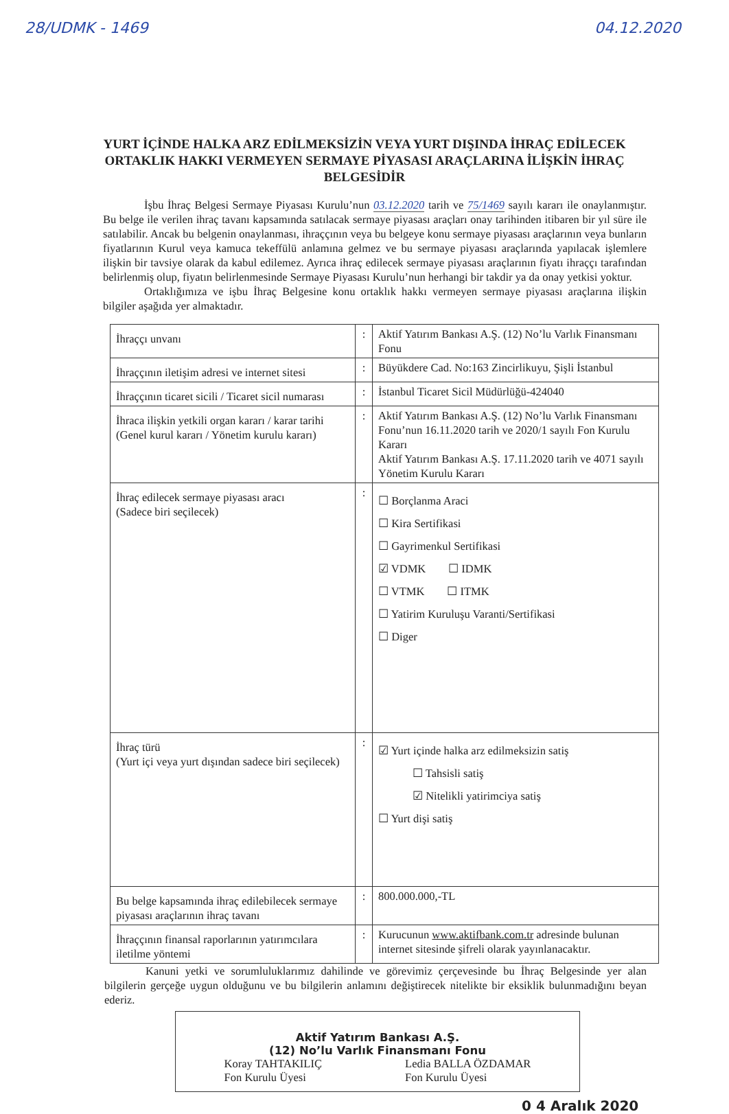28/UDMK - 1469 04.12.2020
YURT İÇİNDE HALKA ARZ EDİLMEKSİZİN VEYA YURT DIŞINDA İHRAÇ EDİLECEK ORTAKLIK HAKKI VERMEYEN SERMAYE PİYASASI ARAÇLARINA İLİŞKİN İHRAÇ BELGESİDİR
İşbu İhraç Belgesi Sermaye Piyasası Kurulu’nun 03.12.2020 tarih ve 75/1469 sayılı kararı ile onaylanmıştır. Bu belge ile verilen ihraç tavanı kapsamında satılacak sermaye piyasası araçları onay tarihinden itibaren bir yıl süre ile satılabilir. Ancak bu belgenin onaylanması, ihraççının veya bu belgeye konu sermaye piyasası araçlarının veya bunların fiyatlarının Kurul veya kamuca tekeffülü anlamına gelmez ve bu sermaye piyasası araçlarında yapılacak işlemlere ilişkin bir tavsiye olarak da kabul edilemez. Ayrıca ihraç edilecek sermaye piyasası araçlarının fiyatı ihraççı tarafından belirlenmiş olup, fiyatın belirlenmesinde Sermaye Piyasası Kurulu’nun herhangi bir takdir ya da onay yetkisi yoktur.
Ortaklığımıza ve işbu İhraç Belgesine konu ortaklık hakkı vermeyen sermaye piyasası araçlarına ilişkin bilgiler aşağıda yer almaktadır.
| İhraççı unvanı | : | Aktif Yatırım Bankası A.Ş. (12) No’lu Varlık Finansmanı Fonu |
| İhraççının iletişim adresi ve internet sitesi | : | Büyükdere Cad. No:163 Zincirlikuyu, Şişli İstanbul |
| İhraççının ticaret sicili / Ticaret sicil numarası | : | İstanbul Ticaret Sicil Müdürlüğü-424040 |
| İhraca ilişkin yetkili organ kararı / karar tarihi (Genel kurul kararı / Yönetim kurulu kararı) | : | Aktif Yatırım Bankası A.Ş. (12) No’lu Varlık Finansmanı Fonu’nun 16.11.2020 tarih ve 2020/1 sayılı Fon Kurulu Kararı Aktif Yatırım Bankası A.Ş. 17.11.2020 tarih ve 4071 sayılı Yönetim Kurulu Kararı |
| İhraç edilecek sermaye piyasası aracı (Sadece biri seçilecek) | : | ☐ Borçlanma Araci ☐ Kira Sertifikasi ☐ Gayrimenkul Sertifikasi ☑ VDMK ☐ IDMK ☐ VTMK ☐ ITMK ☐ Yatirim Kuruluşu Varanti/Sertifikasi ☐ Diger |
| İhraç türü (Yurt içi veya yurt dışından sadece biri seçilecek) | : | ☑ Yurt içinde halka arz edilmeksizin satiş ☐ Tahsisli satiş ☑ Nitelikli yatirimciya satiş ☐ Yurt dişi satiş |
| Bu belge kapsamında ihraç edilebilecek sermaye piyasası araçlarının ihraç tavanı | : | 800.000.000,-TL |
| İhraççının finansal raporlarının yatırımcılara iletilme yöntemi | : | Kurucunun www.aktifbank.com.tr adresinde bulunan internet sitesinde şifreli olarak yayınlanacaktır. |
Kanuni yetki ve sorumluluklarımız dahilinde ve görevimiz çerçevesinde bu İhraç Belgesinde yer alan bilgilerin gerçeğe uygun olduğunu ve bu bilgilerin anlamını değiştirecek nitelikte bir eksiklik bulunmadığını beyan ederiz.
Aktif Yatırım Bankası A.Ş.
(12) No’lu Varlık Finansmanı Fonu
Koray TAHTAKILIÇ
Fon Kurulu Üyesi Ledia BALLA ÖZDAMAR
Fon Kurulu Üyesi
0 4 Aralık 2020